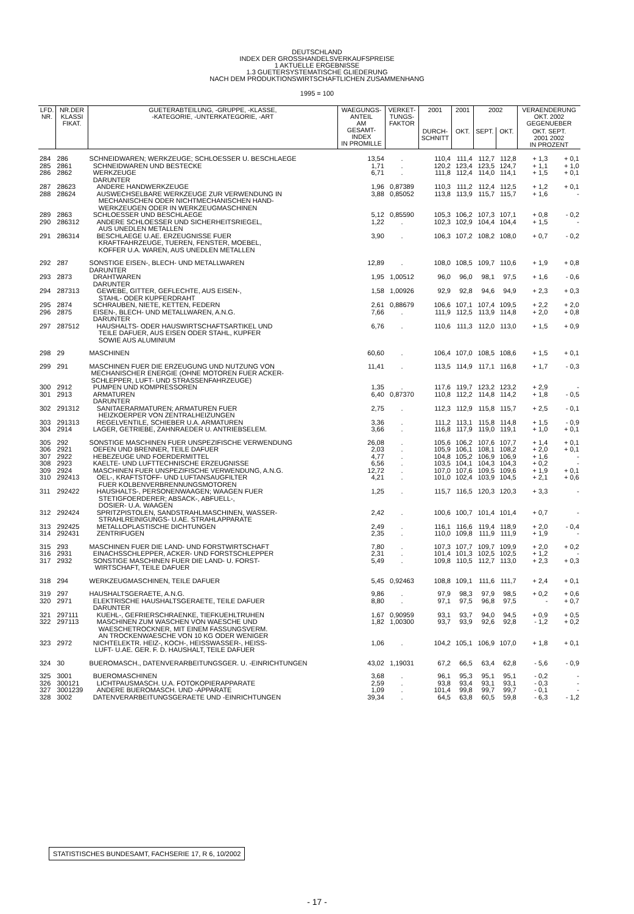DEUTSCHLAND
INDEX DER GROSSHANDELSVERKAUFSPREISE
1 AKTUELLE ERGEBNISSE
1.3 GUETERSYSTEMATISCHE GLIEDERUNG
NACH DEM PRODUKTIONSWIRTSCHAFTLICHEN ZUSAMMENHANG
1995 = 100
| LFD. NR. | NR.DER KLASSI FIKAT. | GUETERABTEILUNG, -GRUPPE, -KLASSE, -KATEGORIE, -UNTERKATEGORIE, -ART | WAEGUNGS- ANTEIL AM GESAMT- INDEX IN PROMILLE | VERKET- TUNGS- FAKTOR | 2001 | 2001 | 2002 | | VERAENDERUNG OKT. 2002 GEGENUEBER | |
| --- | --- | --- | --- | --- | --- | --- | --- | --- | --- | --- |
| | | | | | DURCH- SCHNITT | OKT. | SEPT. | OKT. | OKT. SEPT. 2001 2002 IN PROZENT | |
| 284 | 286 | SCHNEIDWAREN; WERKZEUGE; SCHLOESSER U. BESCHLAEGE | 13,54 | . | 110,4 | 111,4 | 112,7 | 112,8 | + 1,3 | + 0,1 |
| 285 | 2861 | SCHNEIDWAREN UND BESTECKE | 1,71 | . | 120,2 | 123,4 | 123,5 | 124,7 | + 1,1 | + 1,0 |
| 286 | 2862 | WERKZEUGE DARUNTER | 6,71 | . | 111,8 | 112,4 | 114,0 | 114,1 | + 1,5 | + 0,1 |
| 287 | 28623 | ANDERE HANDWERKZEUGE | 1,96 | 0,87389 | 110,3 | 111,2 | 112,4 | 112,5 | + 1,2 | + 0,1 |
| 288 | 28624 | AUSWECHSELBARE WERKZEUGE ZUR VERWENDUNG IN MECHANISCHEN ODER NICHTMECHANISCHEN HAND- WERKZEUGEN ODER IN WERKZEUGMASCHINEN | 3,88 | 0,85052 | 113,8 | 113,9 | 115,7 | 115,7 | + 1,6 | - |
| 289 | 2863 | SCHLOESSER UND BESCHLAEGE | 5,12 | 0,85590 | 105,3 | 106,2 | 107,3 | 107,1 | + 0,8 | - 0,2 |
| 290 | 286312 | ANDERE SCHLOESSER UND SICHERHEITSRIEGEL, AUS UNEDLEN METALLEN | 1,22 | . | 102,3 | 102,9 | 104,4 | 104,4 | + 1,5 | - |
| 291 | 286314 | BESCHLAEGE U.AE. ERZEUGNISSE FUER KRAFTFAHRZEUGE, TUEREN, FENSTER, MOEBEL, KOFFER U.A. WAREN, AUS UNEDLEN METALLEN | 3,90 | . | 106,3 | 107,2 | 108,2 | 108,0 | + 0,7 | - 0,2 |
| 292 | 287 | SONSTIGE EISEN-, BLECH- UND METALLWAREN DARUNTER | 12,89 | . | 108,0 | 108,5 | 109,7 | 110,6 | + 1,9 | + 0,8 |
| 293 | 2873 | DRAHTWAREN DARUNTER | 1,95 | 1,00512 | 96,0 | 96,0 | 98,1 | 97,5 | + 1,6 | - 0,6 |
| 294 | 287313 | GEWEBE, GITTER, GEFLECHTE, AUS EISEN-, STAHL- ODER KUPFERDRAHT | 1,58 | 1,00926 | 92,9 | 92,8 | 94,6 | 94,9 | + 2,3 | + 0,3 |
| 295 | 2874 | SCHRAUBEN, NIETE, KETTEN, FEDERN | 2,61 | 0,88679 | 106,6 | 107,1 | 107,4 | 109,5 | + 2,2 | + 2,0 |
| 296 | 2875 | EISEN-, BLECH- UND METALLWAREN, A.N.G. DARUNTER | 7,66 | . | 111,9 | 112,5 | 113,9 | 114,8 | + 2,0 | + 0,8 |
| 297 | 287512 | HAUSHALTS- ODER HAUSWIRTSCHAFTSARTIKEL UND TEILE DAFUER, AUS EISEN ODER STAHL, KUPFER SOWIE AUS ALUMINIUM | 6,76 | . | 110,6 | 111,3 | 112,0 | 113,0 | + 1,5 | + 0,9 |
| 298 | 29 | MASCHINEN | 60,60 | . | 106,4 | 107,0 | 108,5 | 108,6 | + 1,5 | + 0,1 |
| 299 | 291 | MASCHINEN FUER DIE ERZEUGUNG UND NUTZUNG VON MECHANISCHER ENERGIE (OHNE MOTOREN FUER ACKER- SCHLEPPER, LUFT- UND STRASSENFAHRZEUGE) | 11,41 | . | 113,5 | 114,9 | 117,1 | 116,8 | + 1,7 | - 0,3 |
| 300 | 2912 | PUMPEN UND KOMPRESSOREN | 1,35 | . | 117,6 | 119,7 | 123,2 | 123,2 | + 2,9 | - |
| 301 | 2913 | ARMATUREN DARUNTER | 6,40 | 0,87370 | 110,8 | 112,2 | 114,8 | 114,2 | + 1,8 | - 0,5 |
| 302 | 291312 | SANITAERARMATUREN; ARMATUREN FUER HEIZKOERPER VON ZENTRALHEIZUNGEN | 2,75 | . | 112,3 | 112,9 | 115,8 | 115,7 | + 2,5 | - 0,1 |
| 303 | 291313 | REGELVENTILE, SCHIEBER U.A. ARMATUREN | 3,36 | . | 111,2 | 113,1 | 115,8 | 114,8 | + 1,5 | - 0,9 |
| 304 | 2914 | LAGER, GETRIEBE, ZAHNRAEDER U. ANTRIEBSELEM. | 3,66 | . | 116,8 | 117,9 | 119,0 | 119,1 | + 1,0 | + 0,1 |
| 305 | 292 | SONSTIGE MASCHINEN FUER UNSPEZIFISCHE VERWENDUNG | 26,08 | . | 105,6 | 106,2 | 107,6 | 107,7 | + 1,4 | + 0,1 |
| 306 | 2921 | OEFEN UND BRENNER, TEILE DAFUER | 2,03 | . | 105,9 | 106,1 | 108,1 | 108,2 | + 2,0 | + 0,1 |
| 307 | 2922 | HEBEZEUGE UND FOERDERMITTEL | 4,77 | . | 104,8 | 105,2 | 106,9 | 106,9 | + 1,6 | - |
| 308 | 2923 | KAELTE- UND LUFTTECHNISCHE ERZEUGNISSE | 6,56 | . | 103,5 | 104,1 | 104,3 | 104,3 | + 0,2 | - |
| 309 | 2924 | MASCHINEN FUER UNSPEZIFISCHE VERWENDUNG, A.N.G. | 12,72 | . | 107,0 | 107,6 | 109,5 | 109,6 | + 1,9 | + 0,1 |
| 310 | 292413 | OEL-, KRAFTSTOFF- UND LUFTANSAUGFILTER FUER KOLBENVERBRENNUNGSMOTOREN | 4,21 | . | 101,0 | 102,4 | 103,9 | 104,5 | + 2,1 | + 0,6 |
| 311 | 292422 | HAUSHALTS-, PERSONENWAAGEN; WAAGEN FUER STETIGFOERDERER; ABSACK-, ABFUELL-, DOSIER- U.A. WAAGEN | 1,25 | . | 115,7 | 116,5 | 120,3 | 120,3 | + 3,3 | - |
| 312 | 292424 | SPRITZPISTOLEN, SANDSTRAHLMASCHINEN, WASSER- STRAHLREINIGUNGS- U.AE. STRAHLAPPARATE | 2,42 | . | 100,6 | 100,7 | 101,4 | 101,4 | + 0,7 | - |
| 313 | 292425 | METALLOPLASTISCHE DICHTUNGEN | 2,49 | . | 116,1 | 116,6 | 119,4 | 118,9 | + 2,0 | - 0,4 |
| 314 | 292431 | ZENTRIFUGEN | 2,35 | . | 110,0 | 109,8 | 111,9 | 111,9 | + 1,9 | - |
| 315 | 293 | MASCHINEN FUER DIE LAND- UND FORSTWIRTSCHAFT | 7,80 | . | 107,3 | 107,7 | 109,7 | 109,9 | + 2,0 | + 0,2 |
| 316 | 2931 | EINACHSSCHLEPPER, ACKER- UND FORSTSCHLEPPER | 2,31 | . | 101,4 | 101,3 | 102,5 | 102,5 | + 1,2 | - |
| 317 | 2932 | SONSTIGE MASCHINEN FUER DIE LAND- U. FORST- WIRTSCHAFT, TEILE DAFUER | 5,49 | . | 109,8 | 110,5 | 112,7 | 113,0 | + 2,3 | + 0,3 |
| 318 | 294 | WERKZEUGMASCHINEN, TEILE DAFUER | 5,45 | 0,92463 | 108,8 | 109,1 | 111,6 | 111,7 | + 2,4 | + 0,1 |
| 319 | 297 | HAUSHALTSGERAETE, A.N.G. | 9,86 | . | 97,9 | 98,3 | 97,9 | 98,5 | + 0,2 | + 0,6 |
| 320 | 2971 | ELEKTRISCHE HAUSHALTSGERAETE, TEILE DAFUER DARUNTER | 8,80 | . | 97,1 | 97,5 | 96,8 | 97,5 | - | + 0,7 |
| 321 | 297111 | KUEHL-, GEFRIERSCHRAENKE, TIEFKUEHLTRUHEN | 1,67 | 0,90959 | 93,1 | 93,7 | 94,0 | 94,5 | + 0,9 | + 0,5 |
| 322 | 297113 | MASCHINEN ZUM WASCHEN VON WAESCHE UND WAESCHETROCKNER, MIT EINEM FASSUNGSVERM. AN TROCKENWAESCHE VON 10 KG ODER WENIGER | 1,82 | 1,00300 | 93,7 | 93,9 | 92,6 | 92,8 | - 1,2 | + 0,2 |
| 323 | 2972 | NICHTELEKTR. HEIZ-, KOCH-, HEISSWASSER-, HEISS- LUFT- U.AE. GER. F. D. HAUSHALT, TEILE DAFUER | 1,06 | . | 104,2 | 105,1 | 106,9 | 107,0 | + 1,8 | + 0,1 |
| 324 | 30 | BUEROMASCH., DATENVERARBEITUNGSGER. U. -EINRICHTUNGEN | 43,02 | 1,19031 | 67,2 | 66,5 | 63,4 | 62,8 | - 5,6 | - 0,9 |
| 325 | 3001 | BUEROMASCHINEN | 3,68 | . | 96,1 | 95,3 | 95,1 | 95,1 | - 0,2 | - |
| 326 | 300121 | LICHTPAUSMASCH. U.A. FOTOKOPIERAPPARATE | 2,59 | . | 93,8 | 93,4 | 93,1 | 93,1 | - 0,3 | - |
| 327 | 3001239 | ANDERE BUEROMASCH. UND -APPARATE | 1,09 | . | 101,4 | 99,8 | 99,7 | 99,7 | - 0,1 | - |
| 328 | 3002 | DATENVERARBEITUNGSGERAETE UND -EINRICHTUNGEN | 39,34 | . | 64,5 | 63,8 | 60,5 | 59,8 | - 6,3 | - 1,2 |
STATISTISCHES BUNDESAMT, FACHSERIE 17, R 6, 10/2002
- 17 -